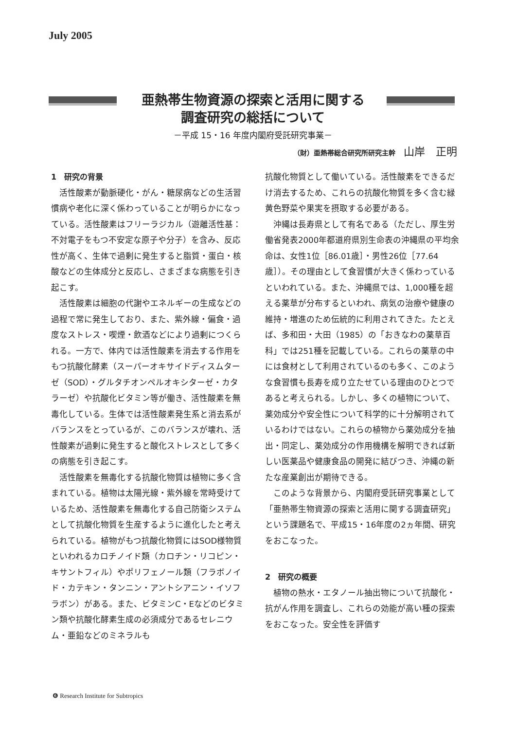July 2005
亜熱帯生物資源の探索と活用に関する
調査研究の総括について
－平成 15・16 年度内閣府受託研究事業－
（財）亜熱帯総合研究所研究主幹 山岸　正明
1　研究の背景
活性酸素が動脈硬化・がん・糖尿病などの生活習慣病や老化に深く係わっていることが明らかになっている。活性酸素はフリーラジカル（遊離活性基：不対電子をもつ不安定な原子や分子）を含み、反応性が高く、生体で過剰に発生すると脂質・蛋白・核酸などの生体成分と反応し、さまざまな病態を引き起こす。
活性酸素は細胞の代謝やエネルギーの生成などの過程で常に発生しており、また、紫外線・偏食・過度なストレス・喫煙・飲酒などにより過剰につくられる。一方で、体内では活性酸素を消去する作用をもつ抗酸化酵素（スーパーオキサイドディスムターゼ（SOD）・グルタチオンペルオキシターゼ・カタラーゼ）や抗酸化ビタミン等が働き、活性酸素を無毒化している。生体では活性酸素発生系と消去系がバランスをとっているが、このバランスが壊れ、活性酸素が過剰に発生すると酸化ストレスとして多くの病態を引き起こす。
活性酸素を無毒化する抗酸化物質は植物に多く含まれている。植物は太陽光線・紫外線を常時受けているため、活性酸素を無毒化する自己防衛システムとして抗酸化物質を生産するように進化したと考えられている。植物がもつ抗酸化物質にはSOD様物質といわれるカロチノイド類（カロチン・リコピン・キサントフィル）やポリフェノール類（フラボノイド・カテキン・タンニン・アントシアニン・イソフラボン）がある。また、ビタミンC・Eなどのビタミン類や抗酸化酵素生成の必須成分であるセレニウム・亜鉛などのミネラルも
抗酸化物質として働いている。活性酸素をできるだけ消去するため、これらの抗酸化物質を多く含む緑黄色野菜や果実を摂取する必要がある。
沖縄は長寿県として有名である（ただし、厚生労働省発表2000年都道府県別生命表の沖縄県の平均余命は、女性1位［86.01歳］・男性26位［77.64歳］）。その理由として食習慣が大きく係わっているといわれている。また、沖縄県では、1,000種を超える薬草が分布するといわれ、病気の治療や健康の維持・増進のため伝統的に利用されてきた。たとえば、多和田・大田（1985）の「おきなわの薬草百科」では251種を記載している。これらの薬草の中には食材として利用されているのも多く、このような食習慣も長寿を成り立たせている理由のひとつであると考えられる。しかし、多くの植物について、薬効成分や安全性について科学的に十分解明されているわけではない。これらの植物から薬効成分を抽出・同定し、薬効成分の作用機構を解明できれば新しい医薬品や健康食品の開発に結びつき、沖縄の新たな産業創出が期待できる。
このような背景から、内閣府受託研究事業として「亜熱帯生物資源の探索と活用に関する調査研究」という課題名で、平成15・16年度の2ヵ年間、研究をおこなった。
2　研究の概要
植物の熱水・エタノール抽出物について抗酸化・抗がん作用を調査し、これらの効能が高い種の探索をおこなった。安全性を評価す
❻ Research Institute for Subtropics